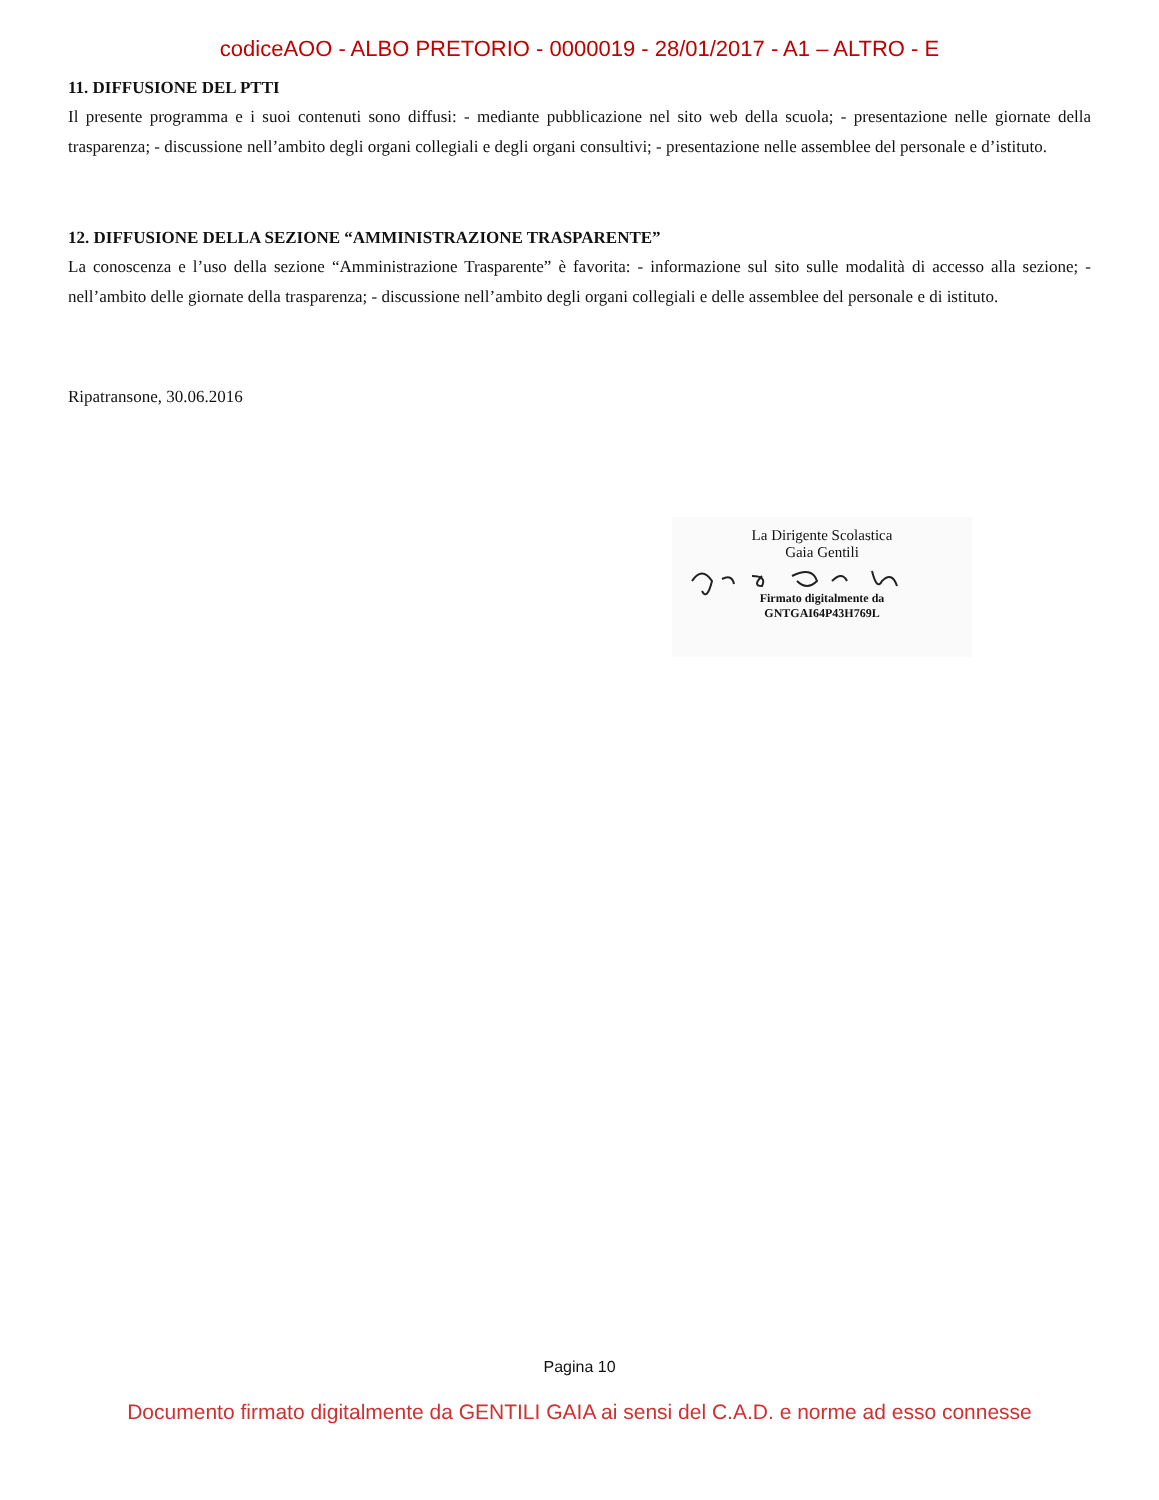codiceAOO - ALBO PRETORIO - 0000019 - 28/01/2017 - A1 – ALTRO - E
11. DIFFUSIONE DEL PTTI
Il presente programma e i suoi contenuti sono diffusi: - mediante pubblicazione nel sito web della scuola; - presentazione nelle giornate della trasparenza; - discussione nell’ambito degli organi collegiali e degli organi consultivi; - presentazione nelle assemblee del personale e d’istituto.
12. DIFFUSIONE DELLA SEZIONE “AMMINISTRAZIONE TRASPARENTE”
La conoscenza e l’uso della sezione “Amministrazione Trasparente” è favorita: - informazione sul sito sulle modalità di accesso alla sezione; - nell’ambito delle giornate della trasparenza; - discussione nell’ambito degli organi collegiali e delle assemblee del personale e di istituto.
Ripatransone, 30.06.2016
La Dirigente Scolastica
Gaia Gentili
Firmato digitalmente da
GNTGAI64P43H769L
Pagina 10
Documento firmato digitalmente da GENTILI GAIA ai sensi del C.A.D. e norme ad esso connesse